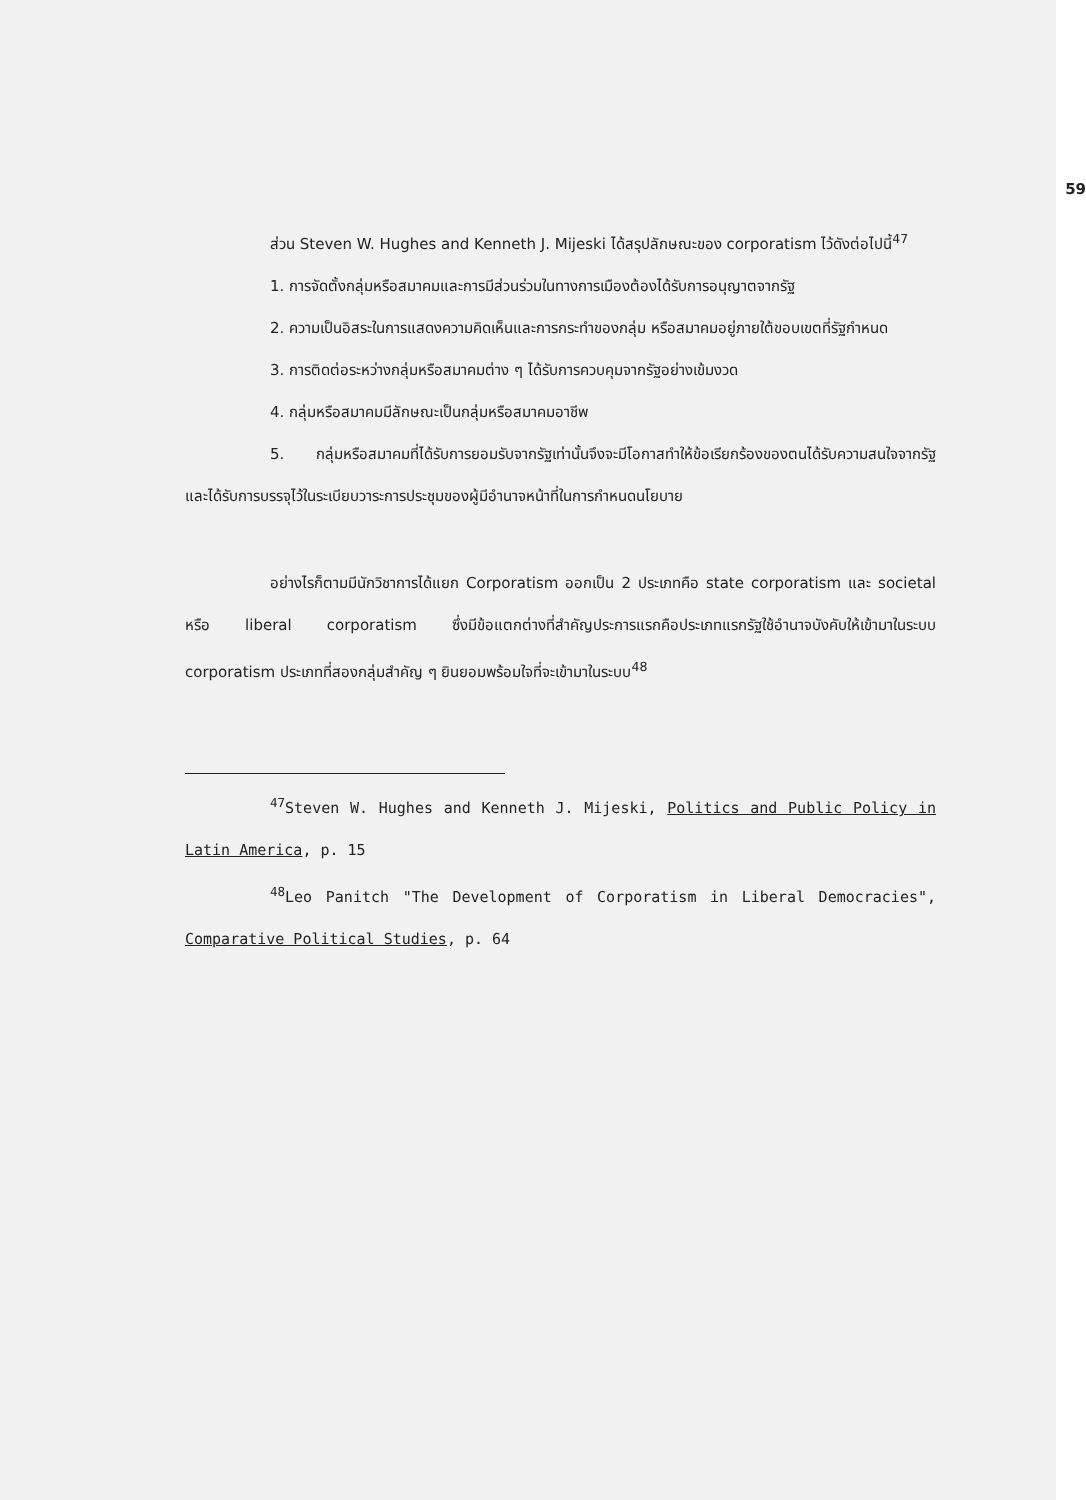59
ส่วน Steven W. Hughes and Kenneth J. Mijeski ได้สรุปลักษณะของ corporatism ไว้ดังต่อไปนี้<sup>47</sup>
1. การจัดตั้งกลุ่มหรือสมาคมและการมีส่วนร่วมในทางการเมืองต้องได้รับการอนุญาตจากรัฐ
2. ความเป็นอิสระในการแสดงความคิดเห็นและการกระทำของกลุ่ม หรือสมาคมอยู่ภายใต้ขอบเขตที่รัฐกำหนด
3. การติดต่อระหว่างกลุ่มหรือสมาคมต่าง ๆ ได้รับการควบคุมจากรัฐอย่างเข้มงวด
4. กลุ่มหรือสมาคมมีลักษณะเป็นกลุ่มหรือสมาคมอาชีพ
5. กลุ่มหรือสมาคมที่ได้รับการยอมรับจากรัฐเท่านั้นจึงจะมีโอกาสทำให้ข้อเรียกร้องของตนได้รับความสนใจจากรัฐ และได้รับการบรรจุไว้ในระเบียบวาระการประชุมของผู้มีอำนาจหน้าที่ในการกำหนดนโยบาย
อย่างไรก็ตามมีนักวิชาการได้แยก Corporatism ออกเป็น 2 ประเภทคือ state corporatism และ societal หรือ liberal corporatism ซึ่งมีข้อแตกต่างที่สำคัญประการแรกคือประเภทแรกรัฐใช้อำนาจบังคับให้เข้ามาในระบบ corporatism ประเภทที่สองกลุ่มสำคัญ ๆ ยินยอมพร้อมใจที่จะเข้ามาในระบบ<sup>48</sup>
<sup>47</sup> Steven W. Hughes and Kenneth J. Mijeski, Politics and Public Policy in Latin America, p. 15
<sup>48</sup> Leo Panitch "The Development of Corporatism in Liberal Democracies", Comparative Political Studies, p. 64